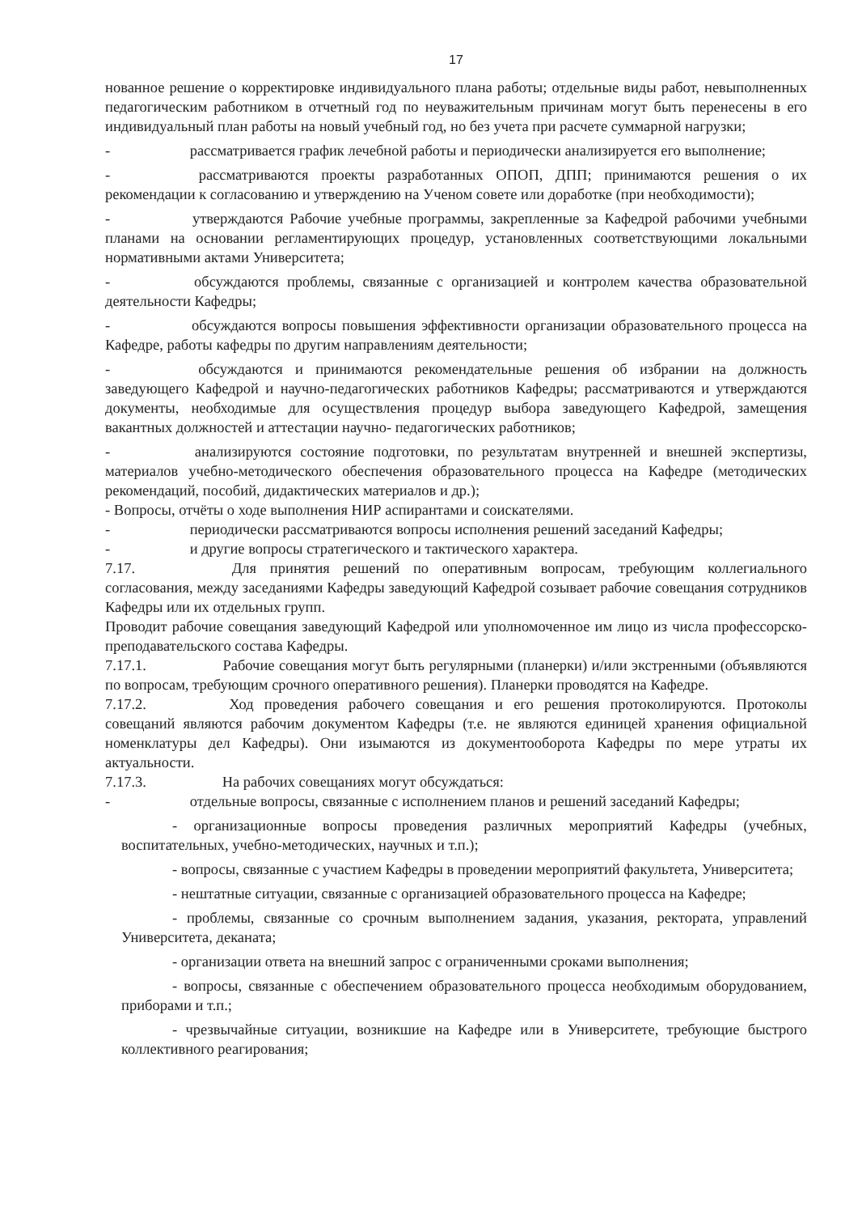17
нованное решение о корректировке индивидуального плана работы; отдельные виды работ, невыполненных педагогическим работником в отчетный год по неуважительным причинам могут быть перенесены в его индивидуальный план работы на новый учебный год, но без учета при расчете суммарной нагрузки;
- рассматривается график лечебной работы и периодически анализируется его выполнение;
- рассматриваются проекты разработанных ОПОП, ДПП; принимаются решения о их рекомендации к согласованию и утверждению на Ученом совете или доработке (при необходимости);
- утверждаются Рабочие учебные программы, закрепленные за Кафедрой рабочими учебными планами на основании регламентирующих процедур, установленных соответствующими локальными нормативными актами Университета;
- обсуждаются проблемы, связанные с организацией и контролем качества образовательной деятельности Кафедры;
- обсуждаются вопросы повышения эффективности организации образовательного процесса на Кафедре, работы кафедры по другим направлениям деятельности;
- обсуждаются и принимаются рекомендательные решения об избрании на должность заведующего Кафедрой и научно-педагогических работников Кафедры; рассматриваются и утверждаются документы, необходимые для осуществления процедур выбора заведующего Кафедрой, замещения вакантных должностей и аттестации научно- педагогических работников;
- анализируются состояние подготовки, по результатам внутренней и внешней экспертизы, материалов учебно-методического обеспечения образовательного процесса на Кафедре (методических рекомендаций, пособий, дидактических материалов и др.);
- Вопросы, отчёты о ходе выполнения НИР аспирантами и соискателями.
- периодически рассматриваются вопросы исполнения решений заседаний Кафедры;
- и другие вопросы стратегического и тактического характера.
7.17. Для принятия решений по оперативным вопросам, требующим коллегиального согласования, между заседаниями Кафедры заведующий Кафедрой созывает рабочие совещания сотрудников Кафедры или их отдельных групп.
Проводит рабочие совещания заведующий Кафедрой или уполномоченное им лицо из числа профессорско-преподавательского состава Кафедры.
7.17.1. Рабочие совещания могут быть регулярными (планерки) и/или экстренными (объявляются по вопросам, требующим срочного оперативного решения). Планерки проводятся на Кафедре.
7.17.2. Ход проведения рабочего совещания и его решения протоколируются. Протоколы совещаний являются рабочим документом Кафедры (т.е. не являются единицей хранения официальной номенклатуры дел Кафедры). Они изымаются из документооборота Кафедры по мере утраты их актуальности.
7.17.3. На рабочих совещаниях могут обсуждаться:
- отдельные вопросы, связанные с исполнением планов и решений заседаний Кафедры;
- организационные вопросы проведения различных мероприятий Кафедры (учебных, воспитательных, учебно-методических, научных и т.п.);
- вопросы, связанные с участием Кафедры в проведении мероприятий факультета, Университета;
- нештатные ситуации, связанные с организацией образовательного процесса на Кафедре;
- проблемы, связанные со срочным выполнением задания, указания, ректората, управлений Университета, деканата;
- организации ответа на внешний запрос с ограниченными сроками выполнения;
- вопросы, связанные с обеспечением образовательного процесса необходимым оборудованием, приборами и т.п.;
- чрезвычайные ситуации, возникшие на Кафедре или в Университете, требующие быстрого коллективного реагирования;